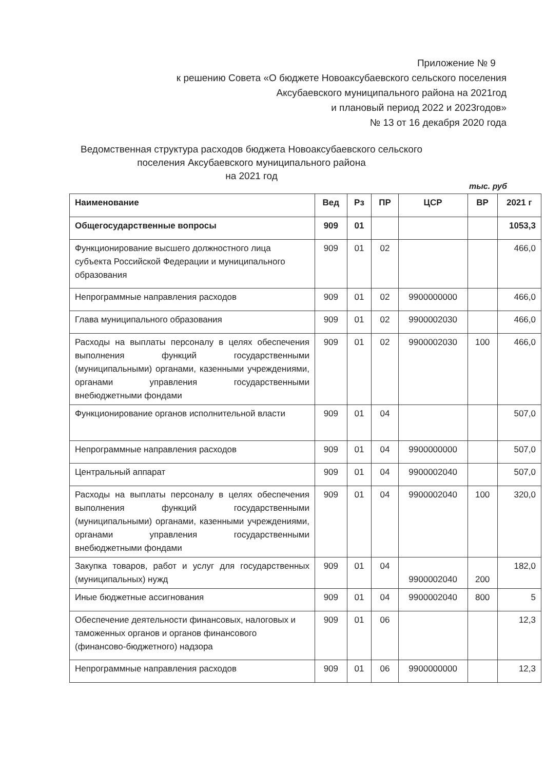Приложение № 9
к решению Совета «О бюджете Новоаксубаевского сельского поселения
Аксубаевского муниципального района на 2021год
и плановый период 2022 и 2023годов»
№ 13 от 16 декабря 2020 года
Ведомственная структура расходов бюджета Новоаксубаевского сельского поселения Аксубаевского муниципального района
на 2021 год
тыс. руб
| Наименование | Вед | Рз | ПР | ЦСР | ВР | 2021 г |
| --- | --- | --- | --- | --- | --- | --- |
| Общегосударственные вопросы | 909 | 01 | | | | 1053,3 |
| Функционирование высшего должностного лица субъекта Российской Федерации и муниципального образования | 909 | 01 | 02 | | | 466,0 |
| Непрограммные направления расходов | 909 | 01 | 02 | 9900000000 | | 466,0 |
| Глава муниципального образования | 909 | 01 | 02 | 9900002030 | | 466,0 |
| Расходы на выплаты персоналу в целях обеспечения выполнения функций государственными (муниципальными) органами, казенными учреждениями, органами управления государственными внебюджетными фондами | 909 | 01 | 02 | 9900002030 | 100 | 466,0 |
| Функционирование органов исполнительной власти | 909 | 01 | 04 | | | 507,0 |
| Непрограммные направления расходов | 909 | 01 | 04 | 9900000000 | | 507,0 |
| Центральный аппарат | 909 | 01 | 04 | 9900002040 | | 507,0 |
| Расходы на выплаты персоналу в целях обеспечения выполнения функций государственными (муниципальными) органами, казенными учреждениями, органами управления государственными внебюджетными фондами | 909 | 01 | 04 | 9900002040 | 100 | 320,0 |
| Закупка товаров, работ и услуг для государственных (муниципальных) нужд | 909 | 01 | 04 | 9900002040 | 200 | 182,0 |
| Иные бюджетные ассигнования | 909 | 01 | 04 | 9900002040 | 800 | 5 |
| Обеспечение деятельности финансовых, налоговых и таможенных органов и органов финансового (финансово-бюджетного) надзора | 909 | 01 | 06 | | | 12,3 |
| Непрограммные направления расходов | 909 | 01 | 06 | 9900000000 | | 12,3 |